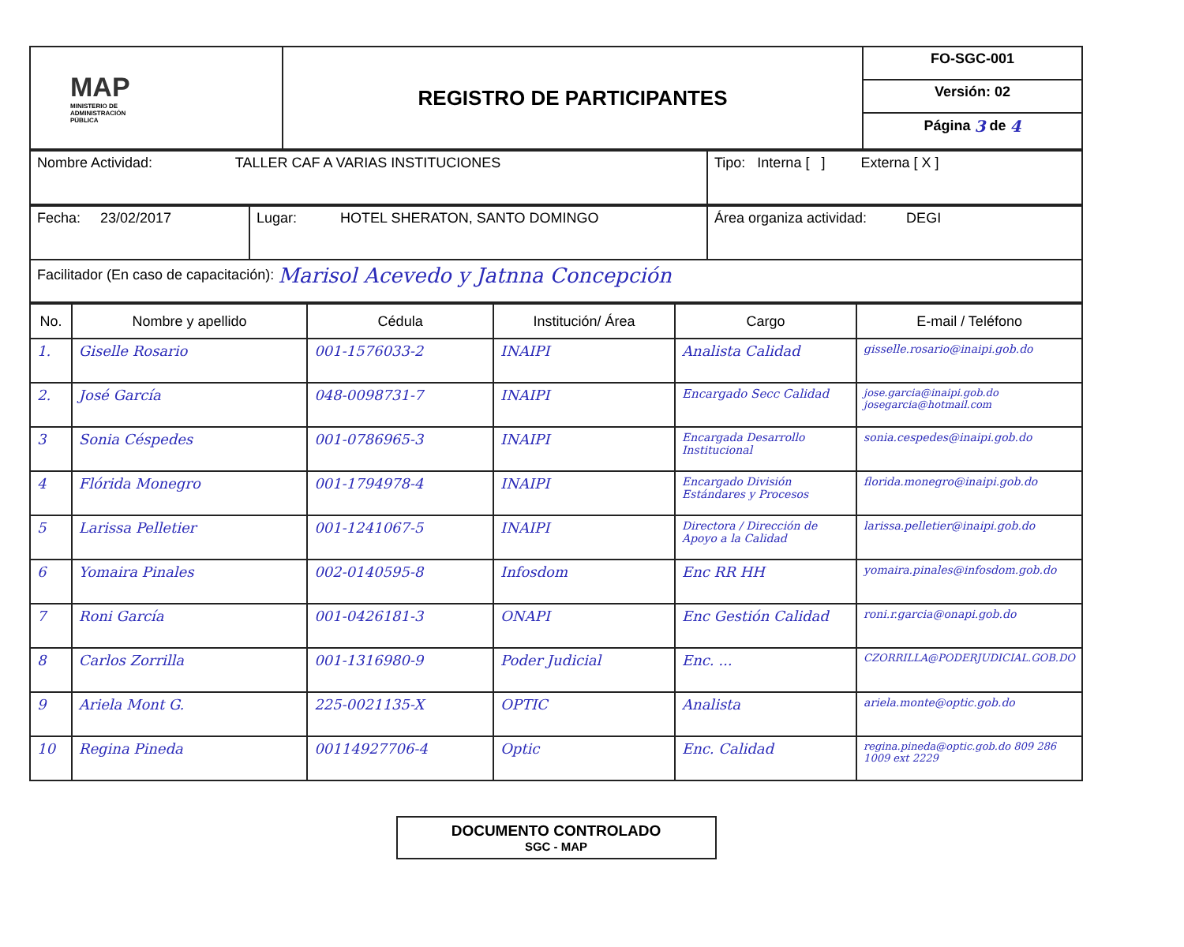| MAP MINISTERIO DE ADMINISTRACIÓN PÚBLICA | REGISTRO DE PARTICIPANTES | FO-SGC-001 |
| | | Versión: 02 |
| | | Página 3 de 4 |
| Nombre Actividad: TALLER CAF A VARIAS INSTITUCIONES | Tipo: Interna [ ] Externa [ X ] |
| Fecha: 23/02/2017 | Lugar: HOTEL SHERATON, SANTO DOMINGO | Área organiza actividad: DEGI |
| Facilitador (En caso de capacitación): Marisol Acevedo y Jatnna Concepción | | |
| No. | Nombre y apellido | Cédula | Institución/ Área | Cargo | E-mail / Teléfono |
| --- | --- | --- | --- | --- | --- |
| 1. | Giselle Rosario | 001-1576033-2 | INAIPI | Analista Calidad | gisselle.rosario@inaipi.gob.do |
| 2. | José García | 048-0098731-7 | INAIPI | Encargado Secc Calidad | jose.garcia@inaipi.gob.do josegarcia@hotmail.com |
| 3 | Sonia Céspedes | 001-0786965-3 | INAIPI | Encargada Desarrollo Institucional | sonia.cespedes@inaipi.gob.do |
| 4 | Flórida Monegro | 001-1794978-4 | INAIPI | Encargado División Estándares y Procesos | florida.monegro@inaipi.gob.do |
| 5 | Larissa Pelletier | 001-1241067-5 | INAIPI | Directora / Dirección de Apoyo a la Calidad | larissa.pelletier@inaipi.gob.do |
| 6 | Yomaira Pinales | 002-0140595-8 | Infosdom | Enc RR HH | yomaira.pinales@infosdom.gob.do |
| 7 | Roni García | 001-0426181-3 | ONAPI | Enc Gestión Calidad | roni.r.garcia@onapi.gob.do |
| 8 | Carlos Zorrilla | 001-1316980-9 | Poder Judicial | Enc. ... | CZORRILLA@PODERJUDICIAL.GOB.DO |
| 9 | Ariela Mont G. | 225-0021135-X | OPTIC | Analista | ariela.monte@optic.gob.do |
| 10 | Regina Pineda | 00114927706-4 | Optic | Enc. Calidad | regina.pineda@optic.gob.do 809 286 1009 ext 2229 |
DOCUMENTO CONTROLADO
SGC - MAP